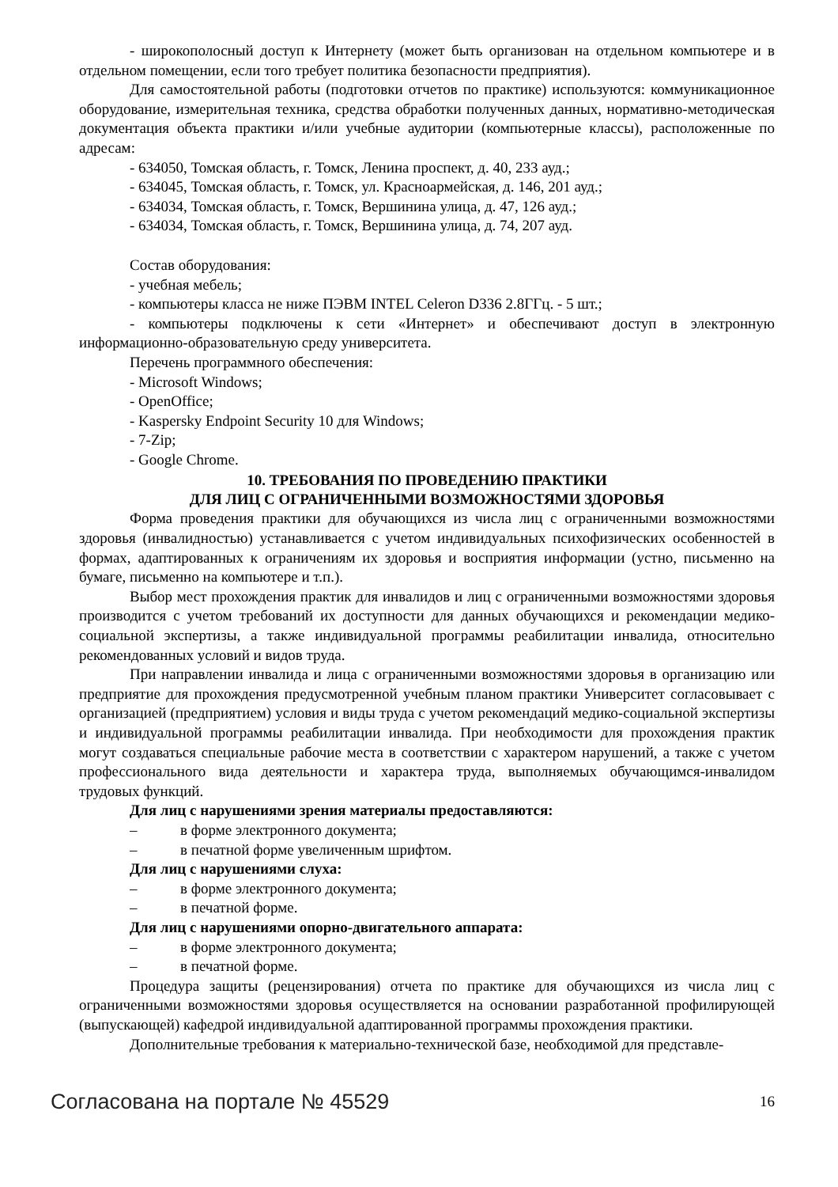- широкополосный доступ к Интернету (может быть организован на отдельном компьютере и в отдельном помещении, если того требует политика безопасности предприятия).
Для самостоятельной работы (подготовки отчетов по практике) используются: коммуникационное оборудование, измерительная техника, средства обработки полученных данных, нормативно-методическая документация объекта практики и/или учебные аудитории (компьютерные классы), расположенные по адресам:
- 634050, Томская область, г. Томск, Ленина проспект, д. 40, 233 ауд.;
- 634045, Томская область, г. Томск, ул. Красноармейская, д. 146, 201 ауд.;
- 634034, Томская область, г. Томск, Вершинина улица, д. 47, 126 ауд.;
- 634034, Томская область, г. Томск, Вершинина улица, д. 74, 207 ауд.
Состав оборудования:
- учебная мебель;
- компьютеры класса не ниже ПЭВМ INTEL Celeron D336 2.8ГГц. - 5 шт.;
- компьютеры подключены к сети «Интернет» и обеспечивают доступ в электронную информационно-образовательную среду университета.
Перечень программного обеспечения:
- Microsoft Windows;
- OpenOffice;
- Kaspersky Endpoint Security 10 для Windows;
- 7-Zip;
- Google Chrome.
10. ТРЕБОВАНИЯ ПО ПРОВЕДЕНИЮ ПРАКТИКИ
ДЛЯ ЛИЦ С ОГРАНИЧЕННЫМИ ВОЗМОЖНОСТЯМИ ЗДОРОВЬЯ
Форма проведения практики для обучающихся из числа лиц с ограниченными возможностями здоровья (инвалидностью) устанавливается с учетом индивидуальных психофизических особенностей в формах, адаптированных к ограничениям их здоровья и восприятия информации (устно, письменно на бумаге, письменно на компьютере и т.п.).
Выбор мест прохождения практик для инвалидов и лиц с ограниченными возможностями здоровья производится с учетом требований их доступности для данных обучающихся и рекомендации медико-социальной экспертизы, а также индивидуальной программы реабилитации инвалида, относительно рекомендованных условий и видов труда.
При направлении инвалида и лица с ограниченными возможностями здоровья в организацию или предприятие для прохождения предусмотренной учебным планом практики Университет согласовывает с организацией (предприятием) условия и виды труда с учетом рекомендаций медико-социальной экспертизы и индивидуальной программы реабилитации инвалида. При необходимости для прохождения практик могут создаваться специальные рабочие места в соответствии с характером нарушений, а также с учетом профессионального вида деятельности и характера труда, выполняемых обучающимся-инвалидом трудовых функций.
Для лиц с нарушениями зрения материалы предоставляются:
– в форме электронного документа;
– в печатной форме увеличенным шрифтом.
Для лиц с нарушениями слуха:
– в форме электронного документа;
– в печатной форме.
Для лиц с нарушениями опорно-двигательного аппарата:
– в форме электронного документа;
– в печатной форме.
Процедура защиты (рецензирования) отчета по практике для обучающихся из числа лиц с ограниченными возможностями здоровья осуществляется на основании разработанной профилирующей (выпускающей) кафедрой индивидуальной адаптированной программы прохождения практики.
Дополнительные требования к материально-технической базе, необходимой для представле-
Согласована на портале № 45529 16